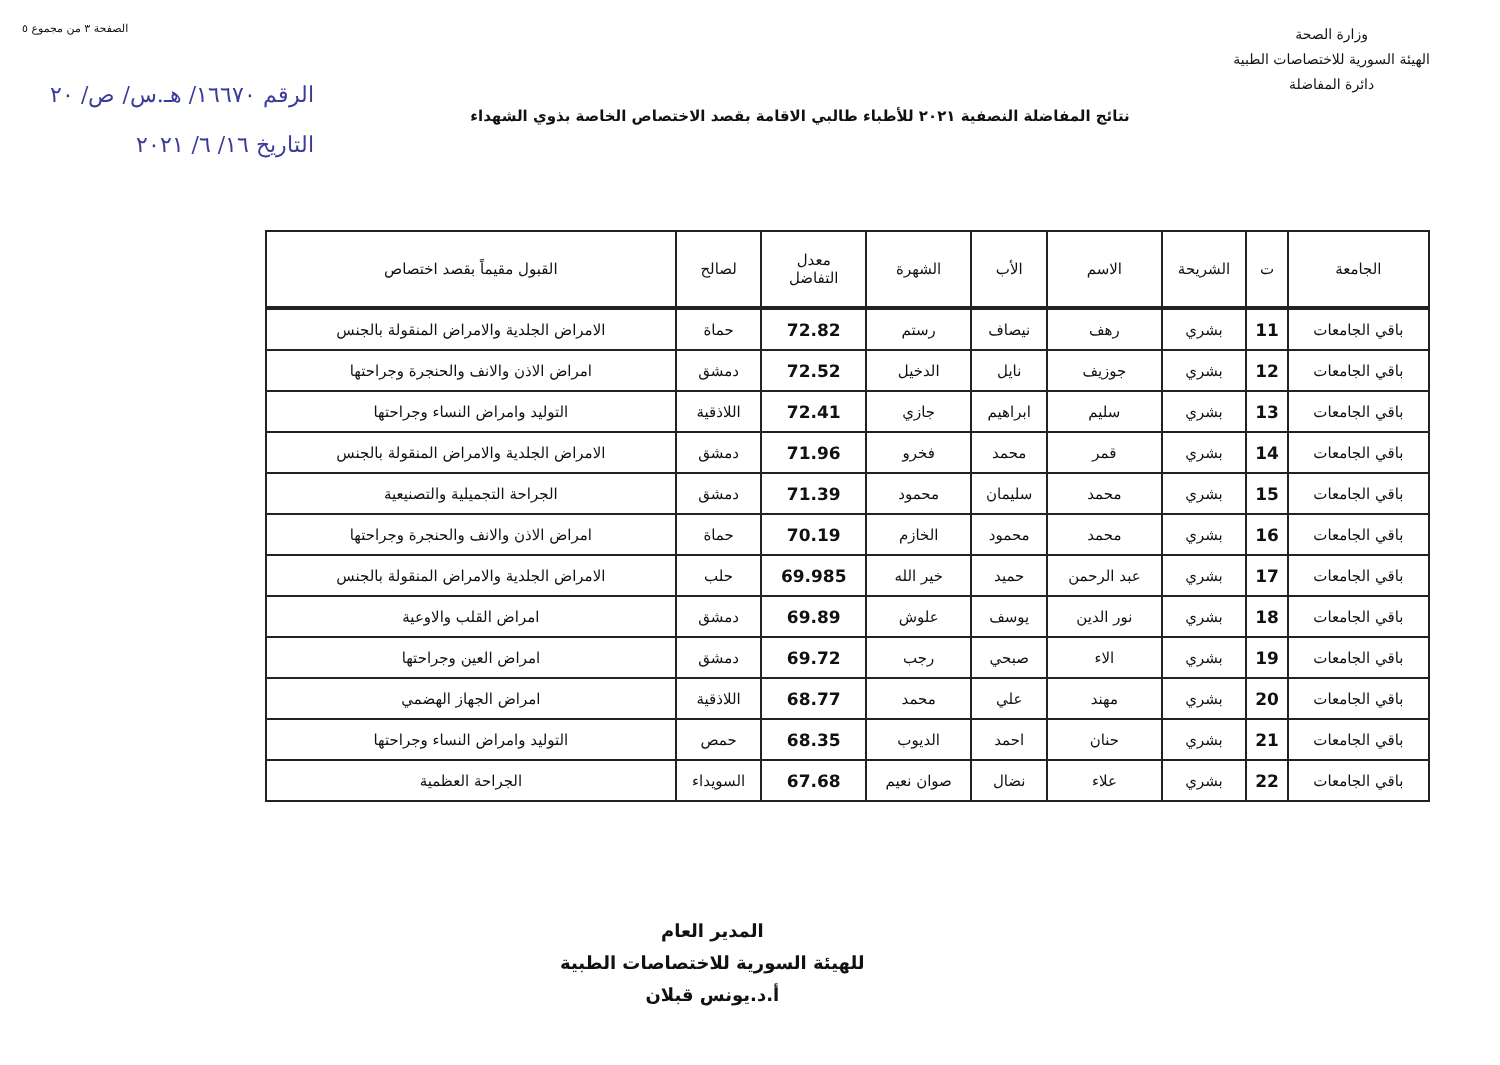وزارة الصحة
الهيئة السورية للاختصاصات الطبية
دائرة المفاضلة
الصفحة ٣ من مجموع ٥
الرقم ١٦٦٧٠/ هـ.س/ ص/ ٢٠
التاريخ ١٦/ ٦/ ٢٠٢١
نتائج المفاضلة النصفية ٢٠٢١ للأطباء طالبي الاقامة بقصد الاختصاص الخاصة بذوي الشهداء
| الجامعة | ت | الشريحة | الاسم | الأب | الشهرة | معدل التفاضل | لصالح | القبول مقيماً بقصد اختصاص |
| --- | --- | --- | --- | --- | --- | --- | --- | --- |
| باقي الجامعات | 11 | بشري | رهف | نيصاف | رستم | 72.82 | حماة | الامراض الجلدية والامراض المنقولة بالجنس |
| باقي الجامعات | 12 | بشري | جوزيف | نايل | الدخيل | 72.52 | دمشق | امراض الاذن والانف والحنجرة وجراحتها |
| باقي الجامعات | 13 | بشري | سليم | ابراهيم | جازي | 72.41 | اللاذقية | التوليد وامراض النساء وجراحتها |
| باقي الجامعات | 14 | بشري | قمر | محمد | فخرو | 71.96 | دمشق | الامراض الجلدية والامراض المنقولة بالجنس |
| باقي الجامعات | 15 | بشري | محمد | سليمان | محمود | 71.39 | دمشق | الجراحة التجميلية والتصنيعية |
| باقي الجامعات | 16 | بشري | محمد | محمود | الخازم | 70.19 | حماة | امراض الاذن والانف والحنجرة وجراحتها |
| باقي الجامعات | 17 | بشري | عبد الرحمن | حميد | خير الله | 69.985 | حلب | الامراض الجلدية والامراض المنقولة بالجنس |
| باقي الجامعات | 18 | بشري | نور الدين | يوسف | علوش | 69.89 | دمشق | امراض القلب والاوعية |
| باقي الجامعات | 19 | بشري | الاء | صبحي | رجب | 69.72 | دمشق | امراض العين وجراحتها |
| باقي الجامعات | 20 | بشري | مهند | علي | محمد | 68.77 | اللاذقية | امراض الجهاز الهضمي |
| باقي الجامعات | 21 | بشري | حنان | احمد | الديوب | 68.35 | حمص | التوليد وامراض النساء وجراحتها |
| باقي الجامعات | 22 | بشري | علاء | نضال | صوان نعيم | 67.68 | السويداء | الجراحة العظمية |
المدير العام
للهيئة السورية للاختصاصات الطبية
أ.د.يونس قبلان